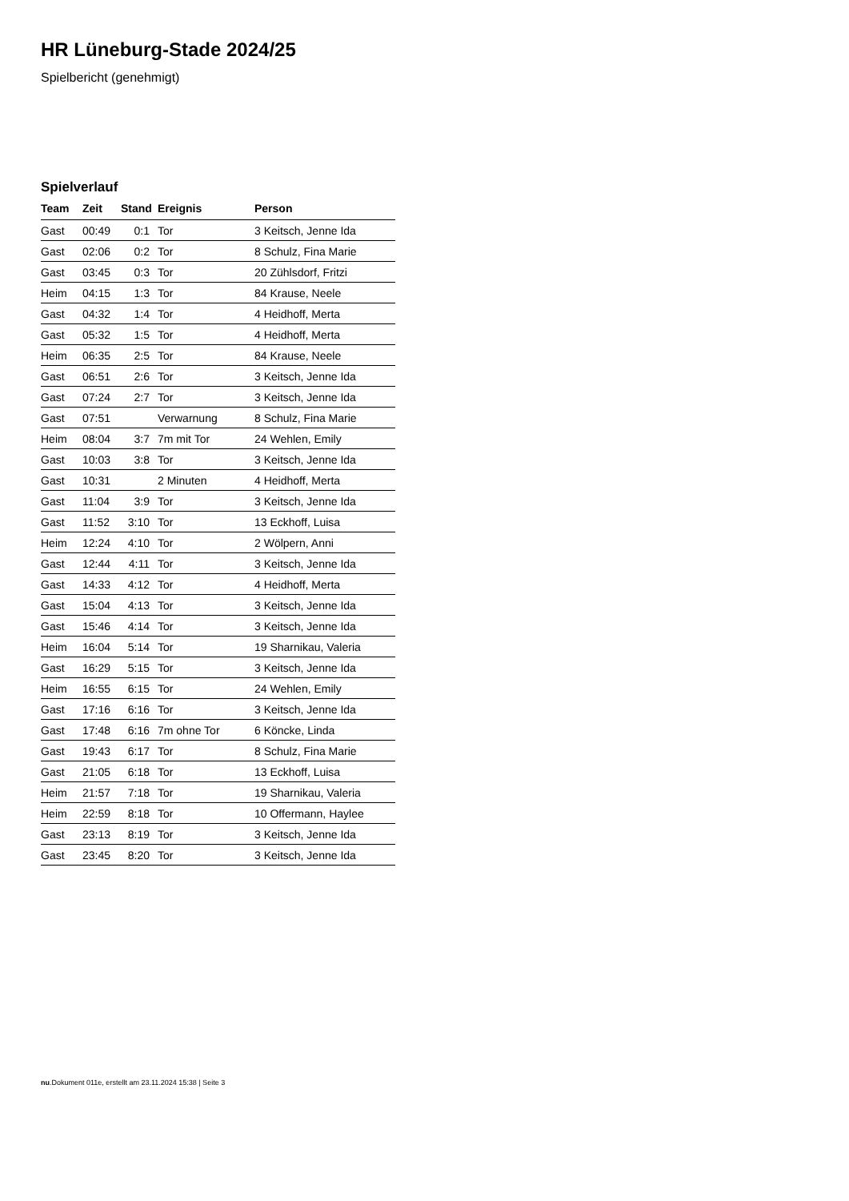HR Lüneburg-Stade 2024/25
Spielbericht (genehmigt)
Spielverlauf
| Team | Zeit | Stand | Ereignis | Person |
| --- | --- | --- | --- | --- |
| Gast | 00:49 | 0:1 | Tor | 3 Keitsch, Jenne Ida |
| Gast | 02:06 | 0:2 | Tor | 8 Schulz, Fina Marie |
| Gast | 03:45 | 0:3 | Tor | 20 Zühlsdorf, Fritzi |
| Heim | 04:15 | 1:3 | Tor | 84 Krause, Neele |
| Gast | 04:32 | 1:4 | Tor | 4 Heidhoff, Merta |
| Gast | 05:32 | 1:5 | Tor | 4 Heidhoff, Merta |
| Heim | 06:35 | 2:5 | Tor | 84 Krause, Neele |
| Gast | 06:51 | 2:6 | Tor | 3 Keitsch, Jenne Ida |
| Gast | 07:24 | 2:7 | Tor | 3 Keitsch, Jenne Ida |
| Gast | 07:51 | | Verwarnung | 8 Schulz, Fina Marie |
| Heim | 08:04 | 3:7 | 7m mit Tor | 24 Wehlen, Emily |
| Gast | 10:03 | 3:8 | Tor | 3 Keitsch, Jenne Ida |
| Gast | 10:31 | | 2 Minuten | 4 Heidhoff, Merta |
| Gast | 11:04 | 3:9 | Tor | 3 Keitsch, Jenne Ida |
| Gast | 11:52 | 3:10 | Tor | 13 Eckhoff, Luisa |
| Heim | 12:24 | 4:10 | Tor | 2 Wölpern, Anni |
| Gast | 12:44 | 4:11 | Tor | 3 Keitsch, Jenne Ida |
| Gast | 14:33 | 4:12 | Tor | 4 Heidhoff, Merta |
| Gast | 15:04 | 4:13 | Tor | 3 Keitsch, Jenne Ida |
| Gast | 15:46 | 4:14 | Tor | 3 Keitsch, Jenne Ida |
| Heim | 16:04 | 5:14 | Tor | 19 Sharnikau, Valeria |
| Gast | 16:29 | 5:15 | Tor | 3 Keitsch, Jenne Ida |
| Heim | 16:55 | 6:15 | Tor | 24 Wehlen, Emily |
| Gast | 17:16 | 6:16 | Tor | 3 Keitsch, Jenne Ida |
| Gast | 17:48 | 6:16 | 7m ohne Tor | 6 Köncke, Linda |
| Gast | 19:43 | 6:17 | Tor | 8 Schulz, Fina Marie |
| Gast | 21:05 | 6:18 | Tor | 13 Eckhoff, Luisa |
| Heim | 21:57 | 7:18 | Tor | 19 Sharnikau, Valeria |
| Heim | 22:59 | 8:18 | Tor | 10 Offermann, Haylee |
| Gast | 23:13 | 8:19 | Tor | 3 Keitsch, Jenne Ida |
| Gast | 23:45 | 8:20 | Tor | 3 Keitsch, Jenne Ida |
nu.Dokument 011e, erstellt am 23.11.2024 15:38 | Seite 3